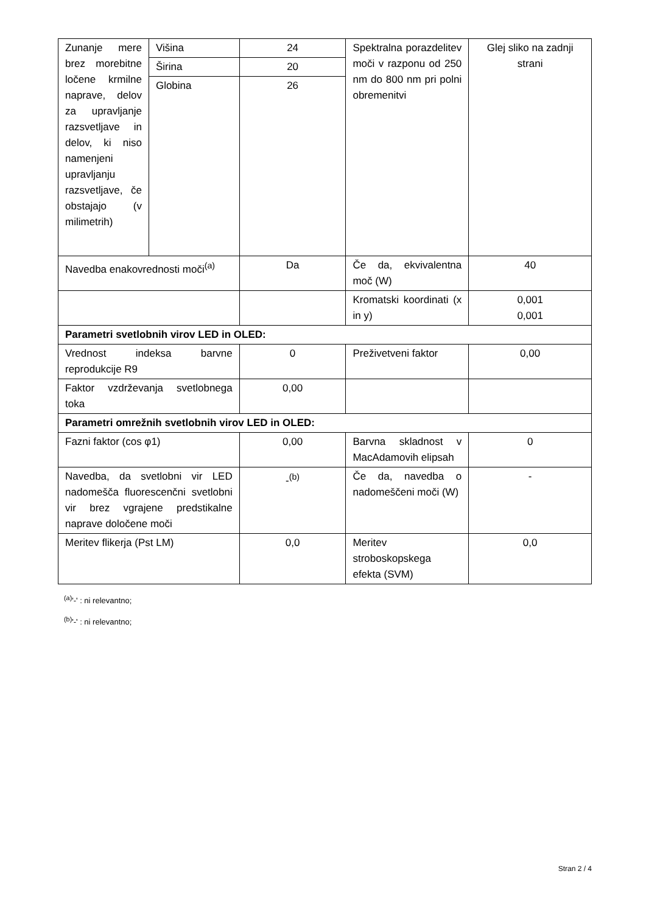| Zunanje mere brez morebitne ločene krmilne naprave, delov za upravljanje razsvetljave in delov, ki niso namenjeni upravljanju razsvetljave, če obstajajo (v milimetrih) | Višina | 24 | Spektralna porazdelitev moči v razponu od 250 nm do 800 nm pri polni obremenitvi | Glej sliko na zadnji strani |
| | Širina | 20 | | |
| | Globina | 26 | | |
| Navedba enakovrednosti moči<sup>(a)</sup> | | Da | Če da, ekvivalentna moč (W) | 40 |
| | | | Kromatski koordinati (x in y) | 0,001 0,001 |
| Parametri svetlobnih virov LED in OLED: | | | | |
| Vrednost indeksa barvne reprodukcije R9 | | 0 | Preživetveni faktor | 0,00 |
| Faktor vzdrževanja svetlobnega toka | | 0,00 | | |
| Parametri omrežnih svetlobnih virov LED in OLED: | | | | |
| Fazni faktor (cos φ1) | | 0,00 | Barvna skladnost v MacAdamovih elipsah | 0 |
| Navedba, da svetlobni vir LED nadomešča fluorescenčni svetlobni vir brez vgrajene predstikalne naprave določene moči | | -<sup>(b)</sup> | Če da, navedba o nadomeščeni moči (W) | - |
| Meritev flikerja (Pst LM) | | 0,0 | Meritev stroboskopskega efekta (SVM) | 0,0 |
<sup>(a)</sup> '-' : ni relevantno;
<sup>(b)</sup> '-' : ni relevantno;
Stran 2 / 4